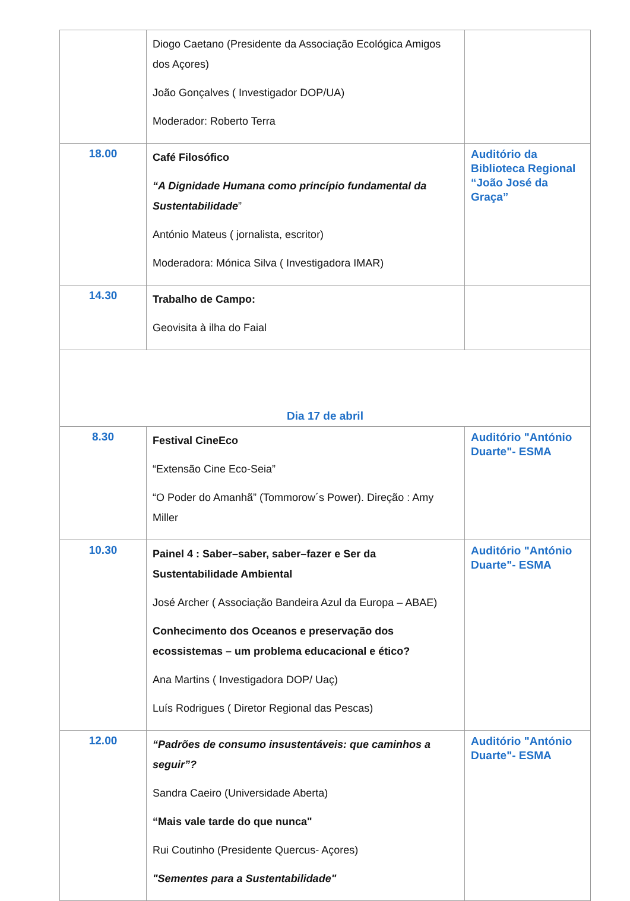| | Diogo Caetano (Presidente da Associação Ecológica Amigos dos Açores) João Gonçalves ( Investigador DOP/UA) Moderador: Roberto Terra | |
| 18.00 | Café Filosófico “A Dignidade Humana como princípio fundamental da Sustentabilidade ” António Mateus ( jornalista, escritor) Moderadora: Mónica Silva ( Investigadora IMAR) | Auditório da Biblioteca Regional “João José da Graça” |
| 14.30 | Trabalho de Campo: Geovisita à ilha do Faial | |
| Dia 17 de abril | | |
| 8.30 | Festival CineEco “Extensão Cine Eco-Seia” “O Poder do Amanhã” (Tommorow´s Power). Direção : Amy Miller | Auditório "António Duarte"- ESMA |
| 10.30 | Painel 4 : Saber–saber, saber–fazer e Ser da Sustentabilidade Ambiental José Archer ( Associação Bandeira Azul da Europa – ABAE) Conhecimento dos Oceanos e preservação dos ecossistemas – um problema educacional e ético? Ana Martins ( Investigadora DOP/ Uaç) Luís Rodrigues ( Diretor Regional das Pescas) | Auditório "António Duarte"- ESMA |
| 12.00 | “Padrões de consumo insustentáveis: que caminhos a seguir”? Sandra Caeiro (Universidade Aberta) “Mais vale tarde do que nunca" Rui Coutinho (Presidente Quercus- Açores) "Sementes para a Sustentabilidade" | Auditório "António Duarte"- ESMA |